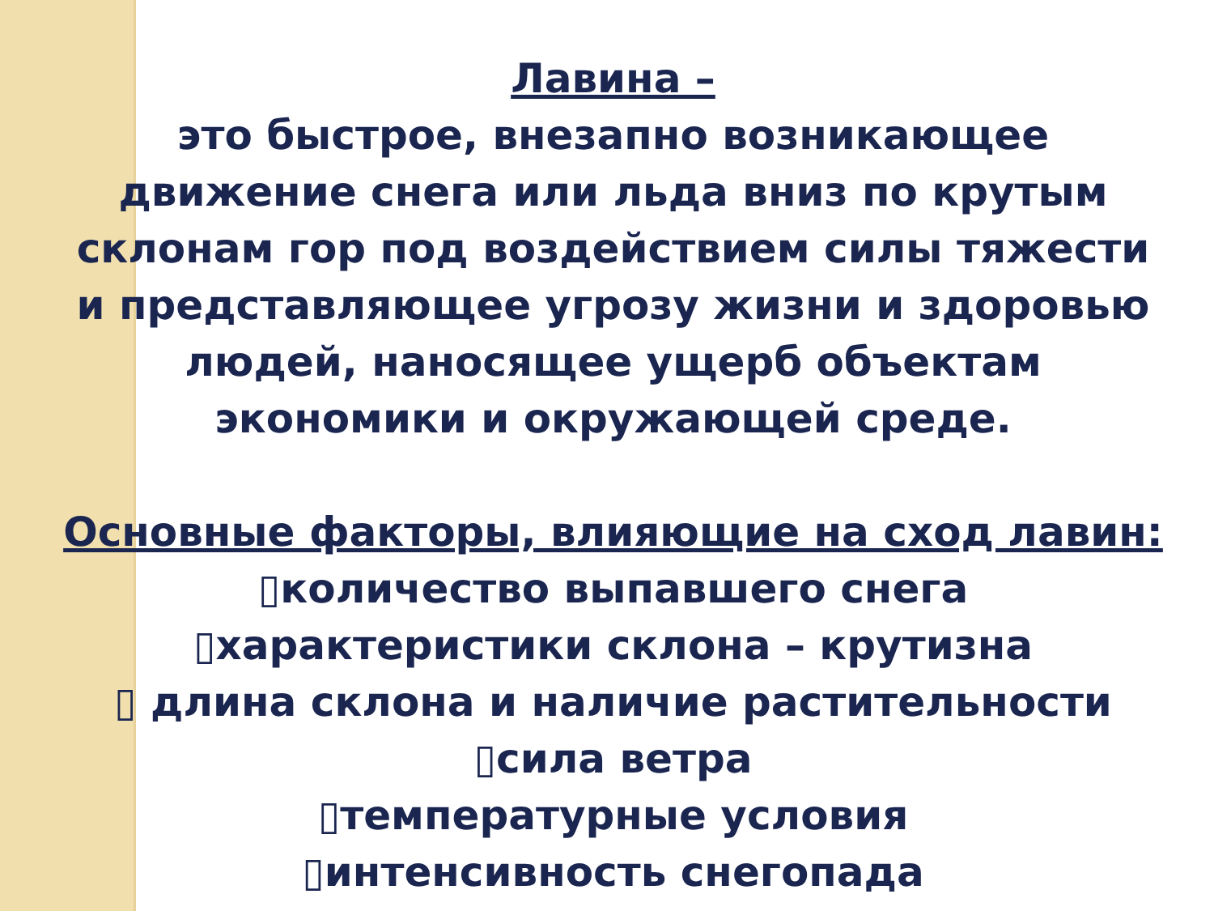Лавина –
это быстрое, внезапно возникающее движение снега или льда вниз по крутым склонам гор под воздействием силы тяжести и представляющее угрозу жизни и здоровью людей, наносящее ущерб объектам экономики и окружающей среде.
Основные факторы, влияющие на сход лавин:
▯количество выпавшего снега
▯характеристики склона – крутизна
▯ длина склона и наличие растительности
▯сила ветра
▯температурные условия
▯интенсивность снегопада